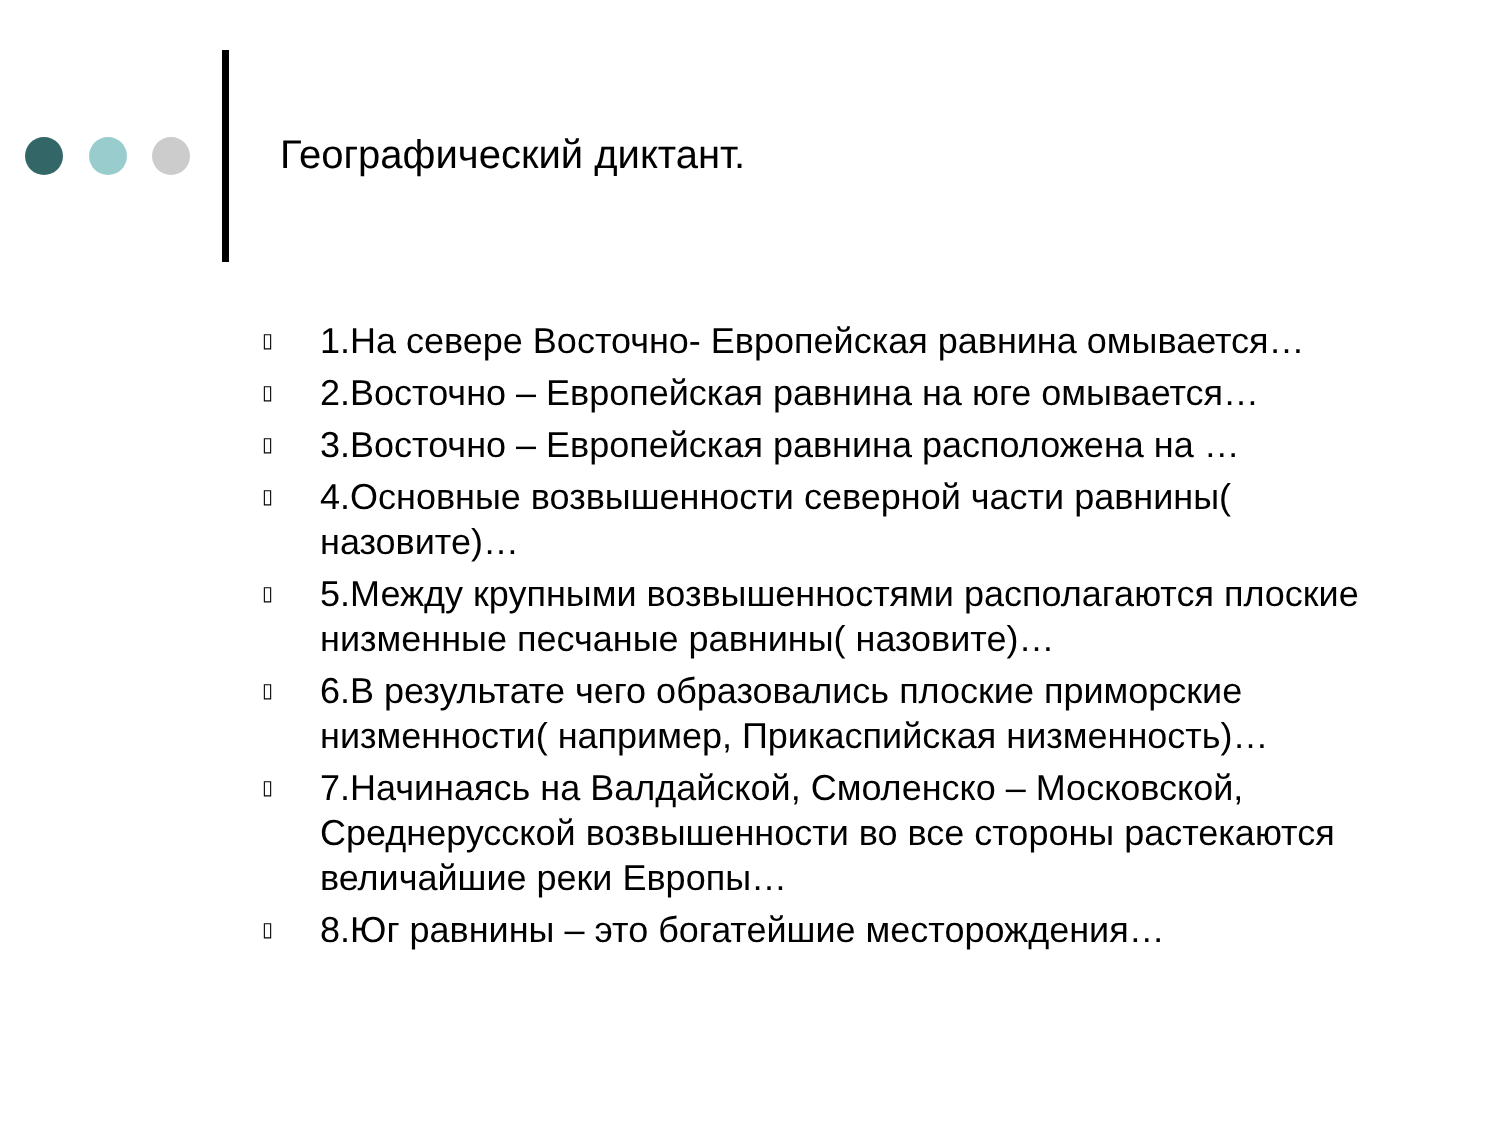Географический диктант.
▯ 1.На севере Восточно- Европейская равнина омывается…
▯ 2.Восточно – Европейская равнина на юге омывается…
▯ 3.Восточно – Европейская равнина расположена на …
▯ 4.Основные возвышенности северной части равнины( назовите)…
▯ 5.Между крупными возвышенностями располагаются плоские низменные песчаные равнины( назовите)…
▯ 6.В результате чего образовались плоские приморские низменности( например, Прикаспийская низменность)…
▯ 7.Начинаясь на Валдайской, Смоленско – Московской, Среднерусской возвышенности во все стороны растекаются величайшие реки Европы…
▯ 8.Юг равнины – это богатейшие месторождения…